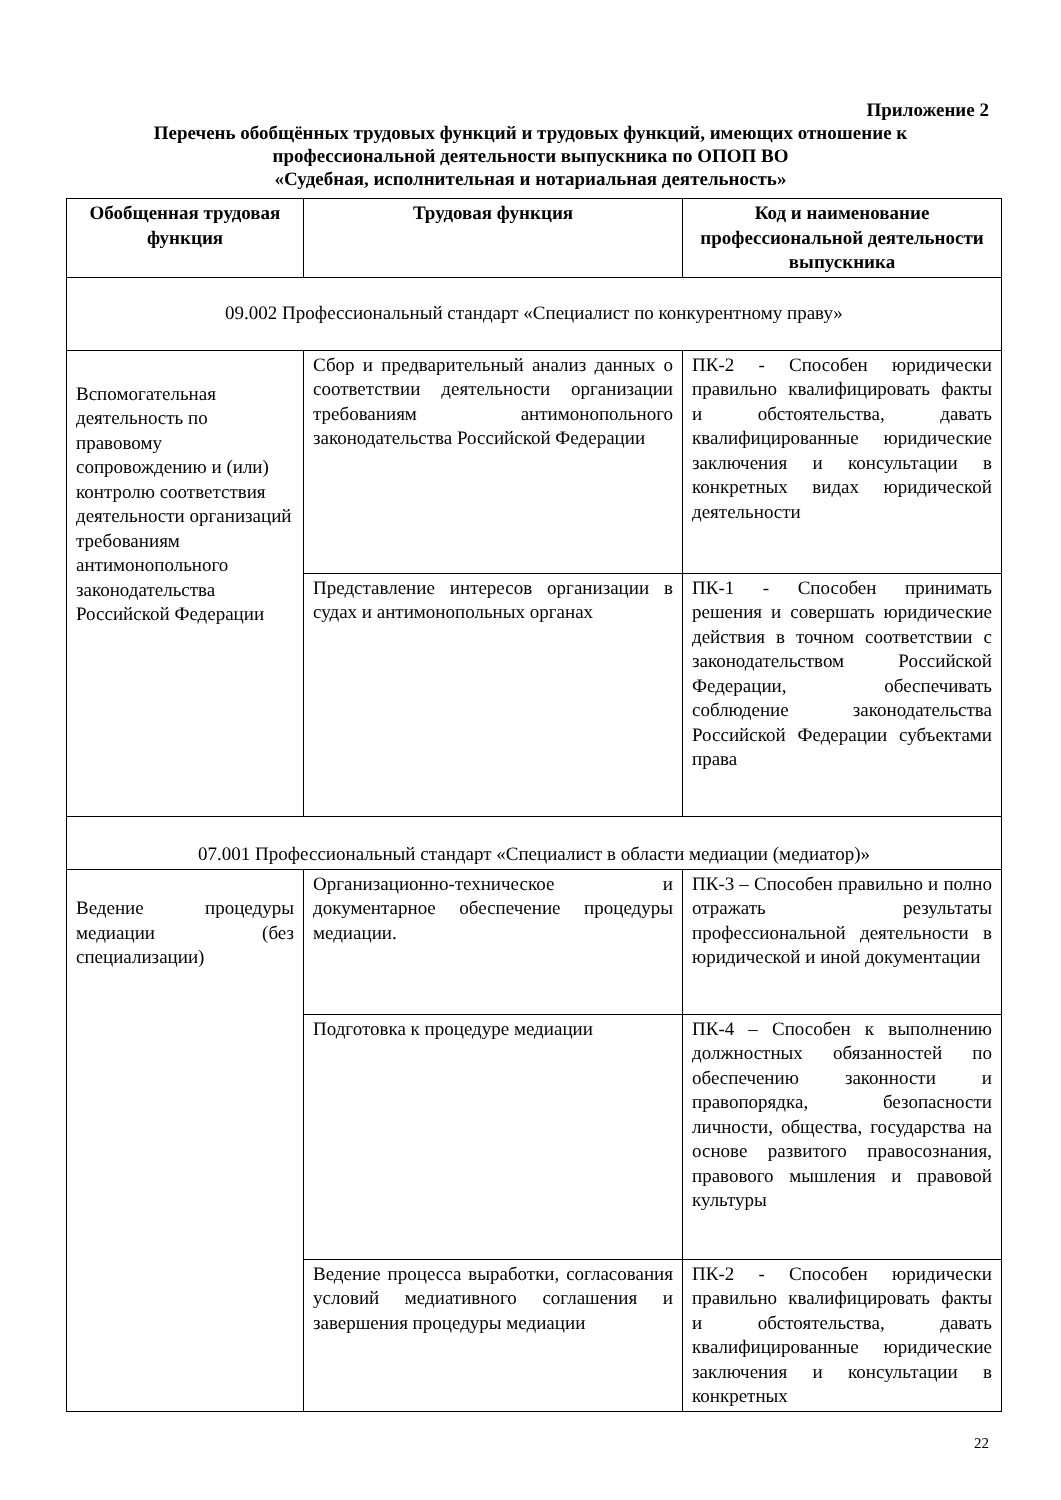Приложение 2
Перечень обобщённых трудовых функций и трудовых функций, имеющих отношение к профессиональной деятельности выпускника по ОПОП ВО
«Судебная, исполнительная и нотариальная деятельность»
| Обобщенная трудовая функция | Трудовая функция | Код и наименование профессиональной деятельности выпускника |
| --- | --- | --- |
| 09.002 Профессиональный стандарт «Специалист по конкурентному праву» | | |
| Вспомогательная деятельность по правовому сопровождению и (или) контролю соответствия деятельности организаций требованиям антимонопольного законодательства Российской Федерации | Сбор и предварительный анализ данных о соответствии деятельности организации требованиям антимонопольного законодательства Российской Федерации | ПК-2 - Способен юридически правильно квалифицировать факты и обстоятельства, давать квалифицированные юридические заключения и консультации в конкретных видах юридической деятельности |
| | Представление интересов организации в судах и антимонопольных органах | ПК-1 - Способен принимать решения и совершать юридические действия в точном соответствии с законодательством Российской Федерации, обеспечивать соблюдение законодательства Российской Федерации субъектами права |
| 07.001 Профессиональный стандарт «Специалист в области медиации (медиатор)» | | |
| Ведение процедуры медиации (без специализации) | Организационно-техническое и документарное обеспечение процедуры медиации. | ПК-3 – Способен правильно и полно отражать результаты профессиональной деятельности в юридической и иной документации |
| | Подготовка к процедуре медиации | ПК-4 – Способен к выполнению должностных обязанностей по обеспечению законности и правопорядка, безопасности личности, общества, государства на основе развитого правосознания, правового мышления и правовой культуры |
| | Ведение процесса выработки, согласования условий медиативного соглашения и завершения процедуры медиации | ПК-2 - Способен юридически правильно квалифицировать факты и обстоятельства, давать квалифицированные юридические заключения и консультации в конкретных |
22